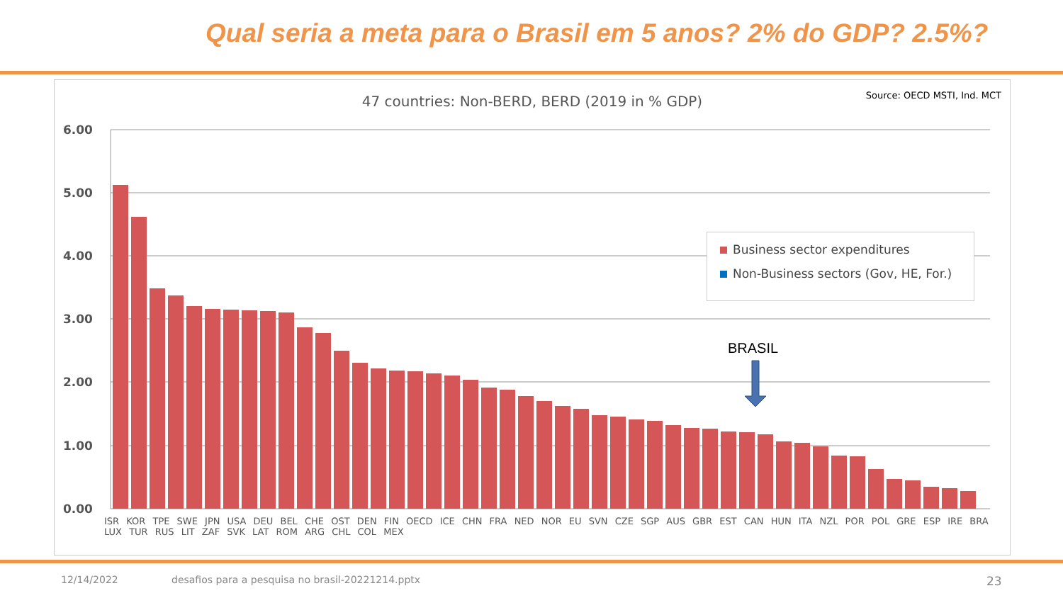Qual seria a meta para o Brasil em 5 anos? 2% do GDP? 2.5%?
47 countries: Non-BERD, BERD (2019 in % GDP) Source: OECD MSTI, Ind. MCT
6.00
5.00
4.00
3.00
2.00
1.00
0.00
BRASIL
Business sector expenditures
Non-Business sectors (Gov, HE, For.)
ISR KOR TPE SWE JPN USA DEU BEL CHE OST DEN FIN OECD ICE CHN FRA NED NOR EU SVN CZE SGP AUS GBR EST CAN HUN ITA NZL POR POL GRE ESP IRE BRA LUX TUR RUS LIT ZAF SVK LAT ROM ARG CHL COL MEX
12/14/2022
desafios para a pesquisa no brasil-20221214.pptx
23